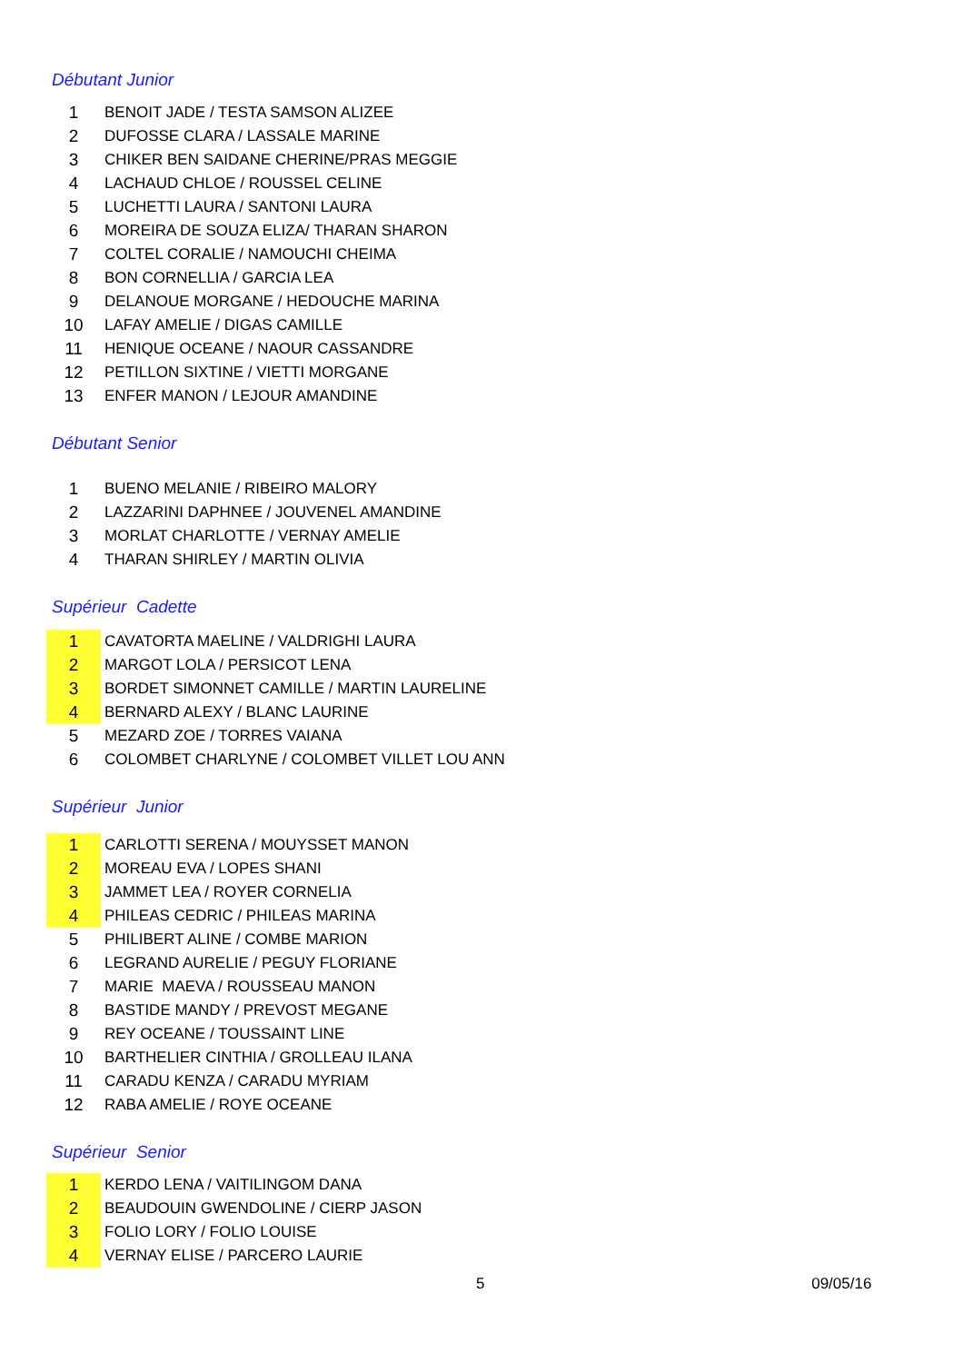Débutant Junior
| 1 | BENOIT JADE / TESTA SAMSON ALIZEE |
| 2 | DUFOSSE CLARA / LASSALE MARINE |
| 3 | CHIKER BEN SAIDANE CHERINE/PRAS MEGGIE |
| 4 | LACHAUD CHLOE / ROUSSEL CELINE |
| 5 | LUCHETTI LAURA / SANTONI LAURA |
| 6 | MOREIRA DE SOUZA ELIZA/ THARAN SHARON |
| 7 | COLTEL CORALIE / NAMOUCHI CHEIMA |
| 8 | BON CORNELLIA / GARCIA LEA |
| 9 | DELANOUE MORGANE / HEDOUCHE MARINA |
| 10 | LAFAY AMELIE / DIGAS CAMILLE |
| 11 | HENIQUE OCEANE / NAOUR CASSANDRE |
| 12 | PETILLON SIXTINE / VIETTI MORGANE |
| 13 | ENFER MANON / LEJOUR AMANDINE |
Débutant Senior
| 1 | BUENO MELANIE / RIBEIRO MALORY |
| 2 | LAZZARINI DAPHNEE / JOUVENEL AMANDINE |
| 3 | MORLAT CHARLOTTE / VERNAY AMELIE |
| 4 | THARAN SHIRLEY / MARTIN OLIVIA |
Supérieur Cadette
| 1 | CAVATORTA MAELINE / VALDRIGHI LAURA |
| 2 | MARGOT LOLA / PERSICOT LENA |
| 3 | BORDET SIMONNET CAMILLE / MARTIN LAURELINE |
| 4 | BERNARD ALEXY / BLANC LAURINE |
| 5 | MEZARD ZOE / TORRES VAIANA |
| 6 | COLOMBET CHARLYNE / COLOMBET VILLET LOU ANN |
Supérieur Junior
| 1 | CARLOTTI SERENA / MOUYSSET MANON |
| 2 | MOREAU EVA / LOPES SHANI |
| 3 | JAMMET LEA / ROYER CORNELIA |
| 4 | PHILEAS CEDRIC / PHILEAS MARINA |
| 5 | PHILIBERT ALINE / COMBE MARION |
| 6 | LEGRAND AURELIE / PEGUY FLORIANE |
| 7 | MARIE MAEVA / ROUSSEAU MANON |
| 8 | BASTIDE MANDY / PREVOST MEGANE |
| 9 | REY OCEANE / TOUSSAINT LINE |
| 10 | BARTHELIER CINTHIA / GROLLEAU ILANA |
| 11 | CARADU KENZA / CARADU MYRIAM |
| 12 | RABA AMELIE / ROYE OCEANE |
Supérieur Senior
| 1 | KERDO LENA / VAITILINGOM DANA |
| 2 | BEAUDOUIN GWENDOLINE / CIERP JASON |
| 3 | FOLIO LORY / FOLIO LOUISE |
| 4 | VERNAY ELISE / PARCERO LAURIE |
5 09/05/16